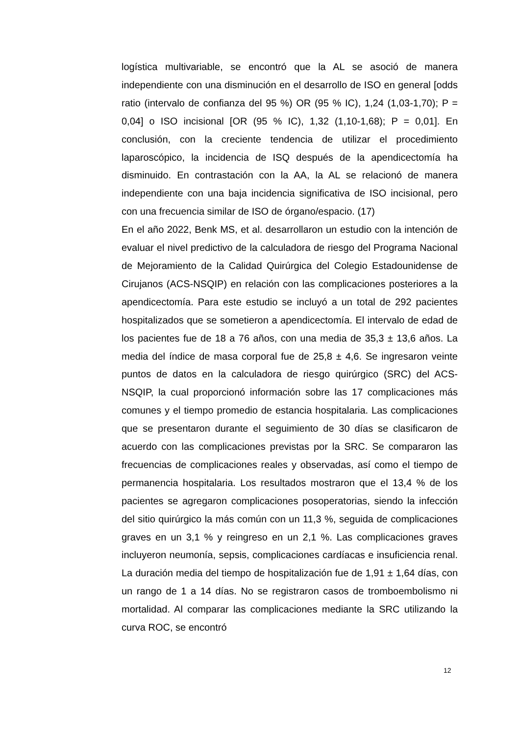logística multivariable, se encontró que la AL se asoció de manera independiente con una disminución en el desarrollo de ISO en general [odds ratio (intervalo de confianza del 95 %) OR (95 % IC), 1,24 (1,03-1,70); P = 0,04] o ISO incisional [OR (95 % IC), 1,32 (1,10-1,68); P = 0,01]. En conclusión, con la creciente tendencia de utilizar el procedimiento laparoscópico, la incidencia de ISQ después de la apendicectomía ha disminuido. En contrastación con la AA, la AL se relacionó de manera independiente con una baja incidencia significativa de ISO incisional, pero con una frecuencia similar de ISO de órgano/espacio. (17)
En el año 2022, Benk MS, et al. desarrollaron un estudio con la intención de evaluar el nivel predictivo de la calculadora de riesgo del Programa Nacional de Mejoramiento de la Calidad Quirúrgica del Colegio Estadounidense de Cirujanos (ACS-NSQIP) en relación con las complicaciones posteriores a la apendicectomía. Para este estudio se incluyó a un total de 292 pacientes hospitalizados que se sometieron a apendicectomía. El intervalo de edad de los pacientes fue de 18 a 76 años, con una media de 35,3 ± 13,6 años. La media del índice de masa corporal fue de 25,8 ± 4,6. Se ingresaron veinte puntos de datos en la calculadora de riesgo quirúrgico (SRC) del ACS-NSQIP, la cual proporcionó información sobre las 17 complicaciones más comunes y el tiempo promedio de estancia hospitalaria. Las complicaciones que se presentaron durante el seguimiento de 30 días se clasificaron de acuerdo con las complicaciones previstas por la SRC. Se compararon las frecuencias de complicaciones reales y observadas, así como el tiempo de permanencia hospitalaria. Los resultados mostraron que el 13,4 % de los pacientes se agregaron complicaciones posoperatorias, siendo la infección del sitio quirúrgico la más común con un 11,3 %, seguida de complicaciones graves en un 3,1 % y reingreso en un 2,1 %. Las complicaciones graves incluyeron neumonía, sepsis, complicaciones cardíacas e insuficiencia renal. La duración media del tiempo de hospitalización fue de 1,91 ± 1,64 días, con un rango de 1 a 14 días. No se registraron casos de tromboembolismo ni mortalidad. Al comparar las complicaciones mediante la SRC utilizando la curva ROC, se encontró
12